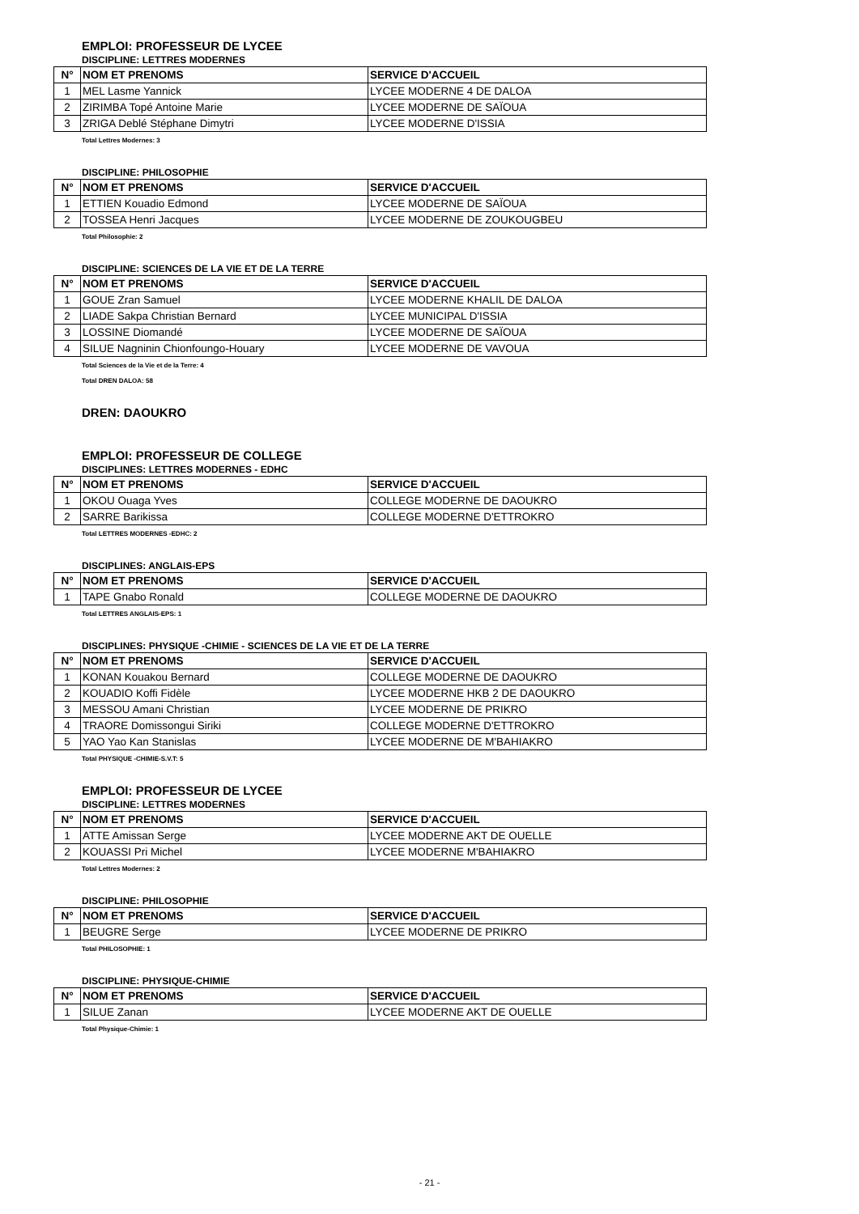EMPLOI: PROFESSEUR DE LYCEE
DISCIPLINE: LETTRES MODERNES
| N° | NOM ET PRENOMS | SERVICE D'ACCUEIL |
| --- | --- | --- |
| 1 | MEL Lasme Yannick | LYCEE MODERNE 4 DE DALOA |
| 2 | ZIRIMBA Topé Antoine Marie | LYCEE MODERNE DE SAÏOUA |
| 3 | ZRIGA Deblé Stéphane Dimytri | LYCEE MODERNE D'ISSIA |
Total Lettres Modernes: 3
DISCIPLINE: PHILOSOPHIE
| N° | NOM ET PRENOMS | SERVICE D'ACCUEIL |
| --- | --- | --- |
| 1 | ETTIEN Kouadio Edmond | LYCEE MODERNE DE SAÏOUA |
| 2 | TOSSEA Henri Jacques | LYCEE MODERNE DE ZOUKOUGBEU |
Total Philosophie: 2
DISCIPLINE: SCIENCES DE LA VIE ET DE LA TERRE
| N° | NOM ET PRENOMS | SERVICE D'ACCUEIL |
| --- | --- | --- |
| 1 | GOUE Zran Samuel | LYCEE MODERNE KHALIL DE DALOA |
| 2 | LIADE Sakpa Christian Bernard | LYCEE MUNICIPAL D'ISSIA |
| 3 | LOSSINE Diomandé | LYCEE MODERNE DE SAÏOUA |
| 4 | SILUE Nagninin Chionfoungo-Houary | LYCEE MODERNE DE VAVOUA |
Total Sciences de la Vie et de la Terre: 4
Total DREN DALOA: 58
DREN: DAOUKRO
EMPLOI: PROFESSEUR DE COLLEGE
DISCIPLINES: LETTRES MODERNES - EDHC
| N° | NOM ET PRENOMS | SERVICE D'ACCUEIL |
| --- | --- | --- |
| 1 | OKOU Ouaga Yves | COLLEGE MODERNE DE DAOUKRO |
| 2 | SARRE Barikissa | COLLEGE MODERNE D'ETTROKRO |
Total LETTRES MODERNES -EDHC: 2
DISCIPLINES: ANGLAIS-EPS
| N° | NOM ET PRENOMS | SERVICE D'ACCUEIL |
| --- | --- | --- |
| 1 | TAPE Gnabo Ronald | COLLEGE MODERNE DE DAOUKRO |
Total LETTRES ANGLAIS-EPS: 1
DISCIPLINES: PHYSIQUE -CHIMIE - SCIENCES DE LA VIE ET DE LA TERRE
| N° | NOM ET PRENOMS | SERVICE D'ACCUEIL |
| --- | --- | --- |
| 1 | KONAN Kouakou Bernard | COLLEGE MODERNE DE DAOUKRO |
| 2 | KOUADIO Koffi Fidèle | LYCEE MODERNE HKB 2 DE DAOUKRO |
| 3 | MESSOU Amani Christian | LYCEE MODERNE DE PRIKRO |
| 4 | TRAORE Domissongui Siriki | COLLEGE MODERNE D'ETTROKRO |
| 5 | YAO Yao Kan Stanislas | LYCEE MODERNE DE M'BAHIAKRO |
Total PHYSIQUE -CHIMIE-S.V.T: 5
EMPLOI: PROFESSEUR DE LYCEE
DISCIPLINE: LETTRES MODERNES
| N° | NOM ET PRENOMS | SERVICE D'ACCUEIL |
| --- | --- | --- |
| 1 | ATTE Amissan Serge | LYCEE MODERNE AKT DE OUELLE |
| 2 | KOUASSI Pri Michel | LYCEE MODERNE M'BAHIAKRO |
Total Lettres Modernes: 2
DISCIPLINE: PHILOSOPHIE
| N° | NOM ET PRENOMS | SERVICE D'ACCUEIL |
| --- | --- | --- |
| 1 | BEUGRE Serge | LYCEE MODERNE DE PRIKRO |
Total PHILOSOPHIE: 1
DISCIPLINE: PHYSIQUE-CHIMIE
| N° | NOM ET PRENOMS | SERVICE D'ACCUEIL |
| --- | --- | --- |
| 1 | SILUE Zanan | LYCEE MODERNE AKT DE OUELLE |
Total Physique-Chimie: 1
- 21 -